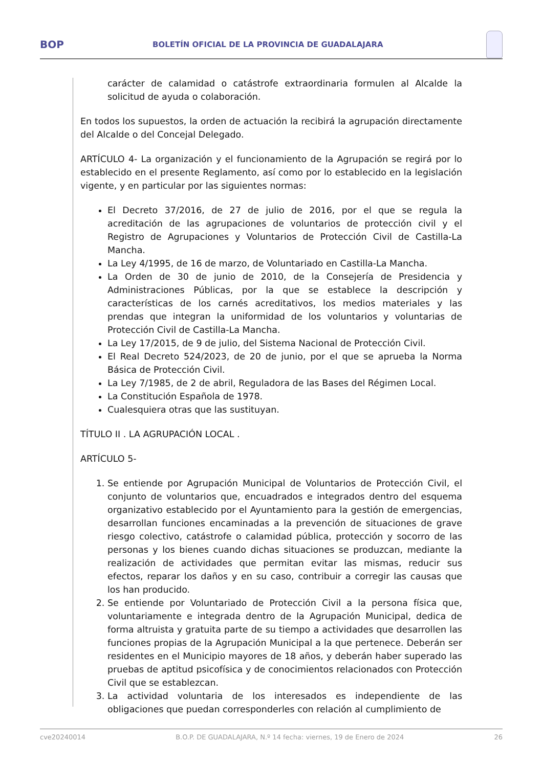BOP BOLETÍN OFICIAL DE LA PROVINCIA DE GUADALAJARA
carácter de calamidad o catástrofe extraordinaria formulen al Alcalde la solicitud de ayuda o colaboración.
En todos los supuestos, la orden de actuación la recibirá la agrupación directamente del Alcalde o del Concejal Delegado.
ARTÍCULO 4- La organización y el funcionamiento de la Agrupación se regirá por lo establecido en el presente Reglamento, así como por lo establecido en la legislación vigente, y en particular por las siguientes normas:
El Decreto 37/2016, de 27 de julio de 2016, por el que se regula la acreditación de las agrupaciones de voluntarios de protección civil y el Registro de Agrupaciones y Voluntarios de Protección Civil de Castilla-La Mancha.
La Ley 4/1995, de 16 de marzo, de Voluntariado en Castilla-La Mancha.
La Orden de 30 de junio de 2010, de la Consejería de Presidencia y Administraciones Públicas, por la que se establece la descripción y características de los carnés acreditativos, los medios materiales y las prendas que integran la uniformidad de los voluntarios y voluntarias de Protección Civil de Castilla-La Mancha.
La Ley 17/2015, de 9 de julio, del Sistema Nacional de Protección Civil.
El Real Decreto 524/2023, de 20 de junio, por el que se aprueba la Norma Básica de Protección Civil.
La Ley 7/1985, de 2 de abril, Reguladora de las Bases del Régimen Local.
La Constitución Española de 1978.
Cualesquiera otras que las sustituyan.
TÍTULO II . LA AGRUPACIÓN LOCAL .
ARTÍCULO 5-
1. Se entiende por Agrupación Municipal de Voluntarios de Protección Civil, el conjunto de voluntarios que, encuadrados e integrados dentro del esquema organizativo establecido por el Ayuntamiento para la gestión de emergencias, desarrollan funciones encaminadas a la prevención de situaciones de grave riesgo colectivo, catástrofe o calamidad pública, protección y socorro de las personas y los bienes cuando dichas situaciones se produzcan, mediante la realización de actividades que permitan evitar las mismas, reducir sus efectos, reparar los daños y en su caso, contribuir a corregir las causas que los han producido.
2. Se entiende por Voluntariado de Protección Civil a la persona física que, voluntariamente e integrada dentro de la Agrupación Municipal, dedica de forma altruista y gratuita parte de su tiempo a actividades que desarrollen las funciones propias de la Agrupación Municipal a la que pertenece. Deberán ser residentes en el Municipio mayores de 18 años, y deberán haber superado las pruebas de aptitud psicofísica y de conocimientos relacionados con Protección Civil que se establezcan.
3. La actividad voluntaria de los interesados es independiente de las obligaciones que puedan corresponderles con relación al cumplimiento de
cve20240014 B.O.P. DE GUADALAJARA, N.º 14 fecha: viernes, 19 de Enero de 2024 26